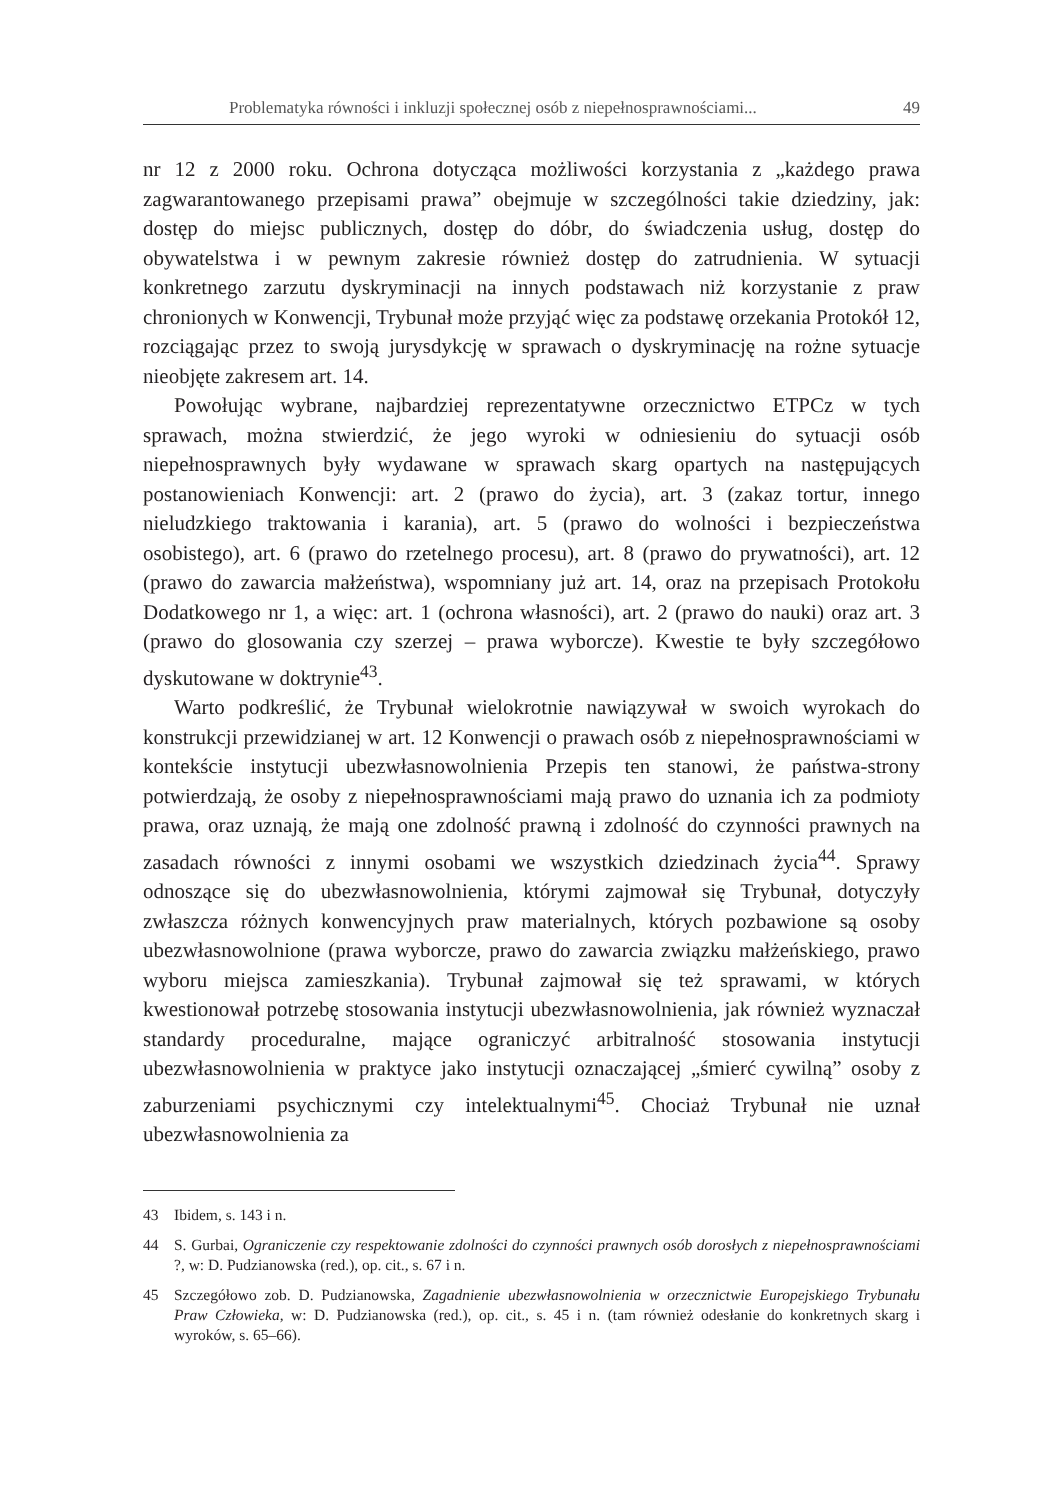Problematyka równości i inkluzji społecznej osób z niepełnosprawnościami... 49
nr 12 z 2000 roku. Ochrona dotycząca możliwości korzystania z „każdego prawa zagwarantowanego przepisami prawa” obejmuje w szczególności takie dziedziny, jak: dostęp do miejsc publicznych, dostęp do dóbr, do świadczenia usług, dostęp do obywatelstwa i w pewnym zakresie również dostęp do zatrudnienia. W sytuacji konkretnego zarzutu dyskryminacji na innych podstawach niż korzystanie z praw chronionych w Konwencji, Trybunał może przyjąć więc za podstawę orzekania Protokół 12, rozciągając przez to swoją jurysdykcję w sprawach o dyskryminację na rożne sytuacje nieobjęte zakresem art. 14.
Powołując wybrane, najbardziej reprezentatywne orzecznictwo ETPCz w tych sprawach, można stwierdzić, że jego wyroki w odniesieniu do sytuacji osób niepełnosprawnych były wydawane w sprawach skarg opartych na następujących postanowieniach Konwencji: art. 2 (prawo do życia), art. 3 (zakaz tortur, innego nieludzkiego traktowania i karania), art. 5 (prawo do wolności i bezpieczeństwa osobistego), art. 6 (prawo do rzetelnego procesu), art. 8 (prawo do prywatności), art. 12 (prawo do zawarcia małżeństwa), wspomniany już art. 14, oraz na przepisach Protokołu Dodatkowego nr 1, a więc: art. 1 (ochrona własności), art. 2 (prawo do nauki) oraz art. 3 (prawo do glosowania czy szerzej – prawa wyborcze). Kwestie te były szczegółowo dyskutowane w doktrynie<sup>43</sup>.
Warto podkreślić, że Trybunał wielokrotnie nawiązywał w swoich wyrokach do konstrukcji przewidzianej w art. 12 Konwencji o prawach osób z niepełnosprawnościami w kontekście instytucji ubezwłasnowolnienia Przepis ten stanowi, że państwa-strony potwierdzają, że osoby z niepełnosprawnościami mają prawo do uznania ich za podmioty prawa, oraz uznają, że mają one zdolność prawną i zdolność do czynności prawnych na zasadach równości z innymi osobami we wszystkich dziedzinach życia<sup>44</sup>. Sprawy odnoszące się do ubezwłasnowolnienia, którymi zajmował się Trybunał, dotyczyły zwłaszcza różnych konwencyjnych praw materialnych, których pozbawione są osoby ubezwłasnowolnione (prawa wyborcze, prawo do zawarcia związku małżeńskiego, prawo wyboru miejsca zamieszkania). Trybunał zajmował się też sprawami, w których kwestionował potrzebę stosowania instytucji ubezwłasnowolnienia, jak również wyznaczał standardy proceduralne, mające ograniczyć arbitralność stosowania instytucji ubezwłasnowolnienia w praktyce jako instytucji oznaczającej „śmierć cywilną” osoby z zaburzeniami psychicznymi czy intelektualnymi<sup>45</sup>. Chociaż Trybunał nie uznał ubezwłasnowolnienia za
43 Ibidem, s. 143 i n.
44 S. Gurbai, Ograniczenie czy respektowanie zdolności do czynności prawnych osób dorosłych z niepełnosprawnościami ?, w: D. Pudzianowska (red.), op. cit., s. 67 i n.
45 Szczegółowo zob. D. Pudzianowska, Zagadnienie ubezwłasnowolnienia w orzecznictwie Europejskiego Trybunału Praw Człowieka, w: D. Pudzianowska (red.), op. cit., s. 45 i n. (tam również odesłanie do konkretnych skarg i wyroków, s. 65–66).